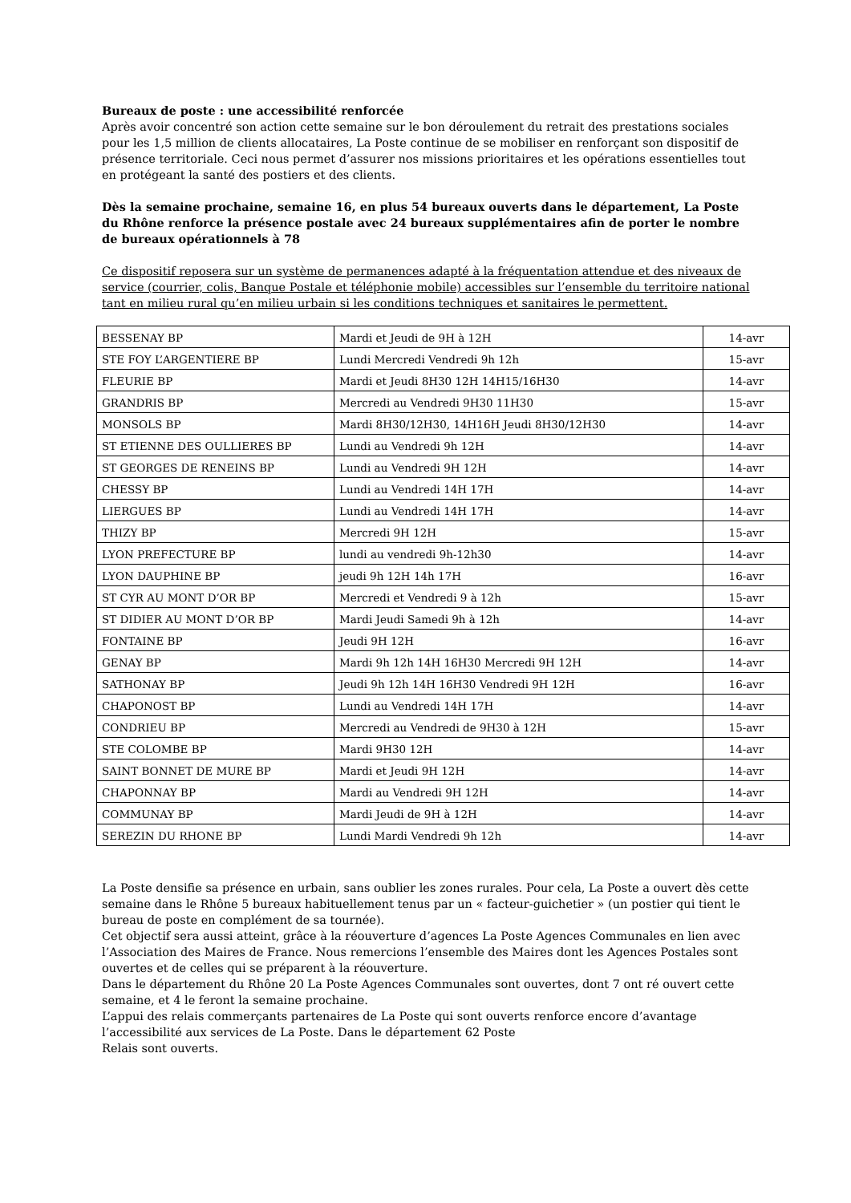Bureaux de poste : une accessibilité renforcée
Après avoir concentré son action cette semaine sur le bon déroulement du retrait des prestations sociales pour les 1,5 million de clients allocataires, La Poste continue de se mobiliser en renforçant son dispositif de présence territoriale. Ceci nous permet d’assurer nos missions prioritaires et les opérations essentielles tout en protégeant la santé des postiers et des clients.
Dès la semaine prochaine, semaine 16, en plus 54 bureaux ouverts dans le département, La Poste du Rhône renforce la présence postale avec 24 bureaux supplémentaires afin de porter le nombre de bureaux opérationnels à 78
Ce dispositif reposera sur un système de permanences adapté à la fréquentation attendue et des niveaux de service (courrier, colis, Banque Postale et téléphonie mobile) accessibles sur l’ensemble du territoire national tant en milieu rural qu’en milieu urbain si les conditions techniques et sanitaires le permettent.
| BESSENAY BP | Mardi et Jeudi de 9H à 12H | 14-avr |
| STE FOY L’ARGENTIERE BP | Lundi Mercredi Vendredi 9h 12h | 15-avr |
| FLEURIE BP | Mardi et Jeudi 8H30 12H 14H15/16H30 | 14-avr |
| GRANDRIS BP | Mercredi au Vendredi 9H30 11H30 | 15-avr |
| MONSOLS BP | Mardi 8H30/12H30, 14H16H Jeudi 8H30/12H30 | 14-avr |
| ST ETIENNE DES OULLIERES BP | Lundi au Vendredi 9h 12H | 14-avr |
| ST GEORGES DE RENEINS BP | Lundi au Vendredi 9H 12H | 14-avr |
| CHESSY BP | Lundi au Vendredi 14H 17H | 14-avr |
| LIERGUES BP | Lundi au Vendredi 14H 17H | 14-avr |
| THIZY BP | Mercredi 9H 12H | 15-avr |
| LYON PREFECTURE BP | lundi au vendredi 9h-12h30 | 14-avr |
| LYON DAUPHINE BP | jeudi 9h 12H 14h 17H | 16-avr |
| ST CYR AU MONT D’OR BP | Mercredi et Vendredi 9 à 12h | 15-avr |
| ST DIDIER AU MONT D’OR BP | Mardi Jeudi Samedi 9h à 12h | 14-avr |
| FONTAINE BP | Jeudi 9H 12H | 16-avr |
| GENAY BP | Mardi 9h 12h 14H 16H30 Mercredi 9H 12H | 14-avr |
| SATHONAY BP | Jeudi 9h 12h 14H 16H30 Vendredi 9H 12H | 16-avr |
| CHAPONOST BP | Lundi au Vendredi 14H 17H | 14-avr |
| CONDRIEU BP | Mercredi au Vendredi de 9H30 à 12H | 15-avr |
| STE COLOMBE BP | Mardi 9H30 12H | 14-avr |
| SAINT BONNET DE MURE BP | Mardi et Jeudi 9H 12H | 14-avr |
| CHAPONNAY BP | Mardi au Vendredi 9H 12H | 14-avr |
| COMMUNAY BP | Mardi Jeudi de 9H à 12H | 14-avr |
| SEREZIN DU RHONE BP | Lundi Mardi Vendredi 9h 12h | 14-avr |
La Poste densifie sa présence en urbain, sans oublier les zones rurales. Pour cela, La Poste a ouvert dès cette semaine dans le Rhône 5 bureaux habituellement tenus par un « facteur-guichetier » (un postier qui tient le bureau de poste en complément de sa tournée).
Cet objectif sera aussi atteint, grâce à la réouverture d’agences La Poste Agences Communales en lien avec l’Association des Maires de France. Nous remercions l’ensemble des Maires dont les Agences Postales sont ouvertes et de celles qui se préparent à la réouverture.
Dans le département du Rhône 20 La Poste Agences Communales sont ouvertes, dont 7 ont ré ouvert cette semaine, et 4 le feront la semaine prochaine.
L’appui des relais commerçants partenaires de La Poste qui sont ouverts renforce encore d’avantage l’accessibilité aux services de La Poste. Dans le département 62 Poste
Relais sont ouverts.